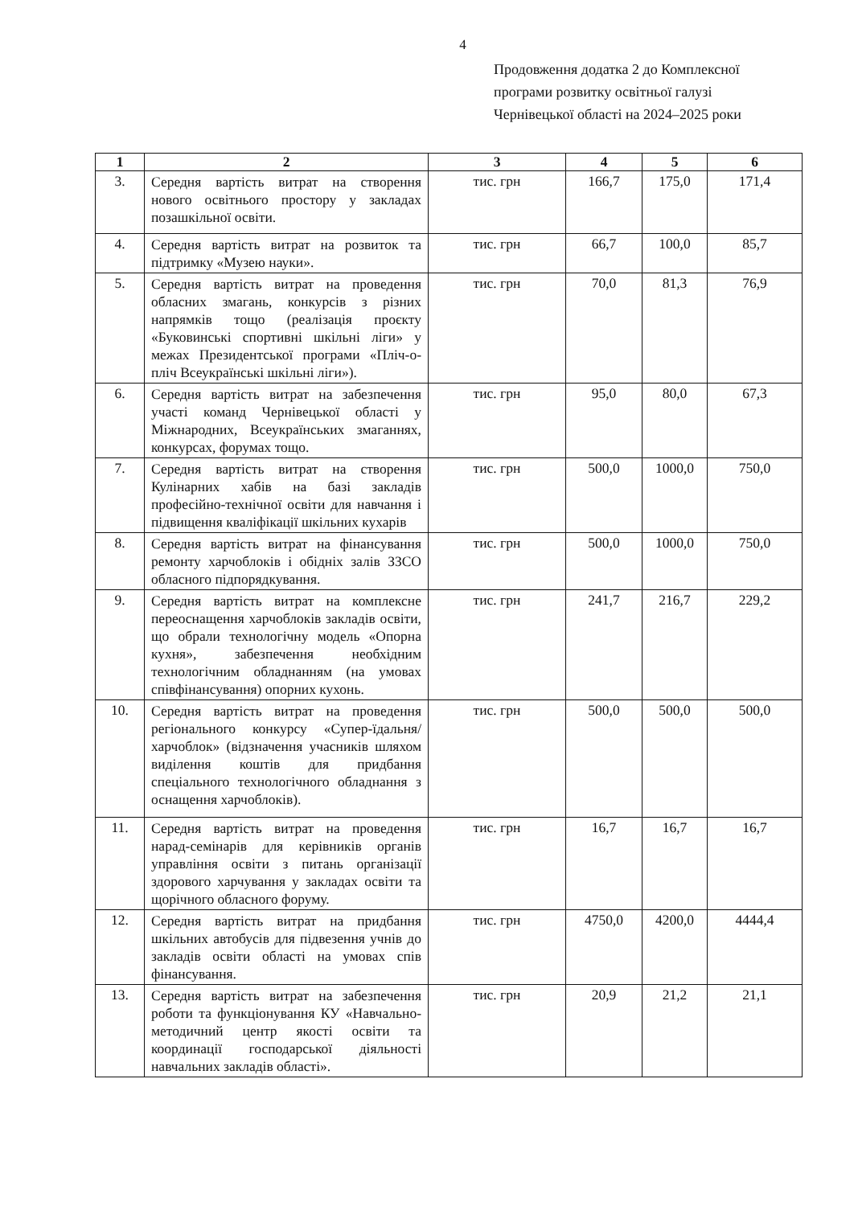4
Продовження додатка 2 до Комплексної
програми розвитку освітньої галузі
Чернівецької області на 2024–2025 роки
| 1 | 2 | 3 | 4 | 5 | 6 |
| --- | --- | --- | --- | --- | --- |
| 3. | Середня вартість витрат на створення нового освітнього простору у закладах позашкільної освіти. | тис. грн | 166,7 | 175,0 | 171,4 |
| 4. | Середня вартість витрат на розвиток та підтримку «Музею науки». | тис. грн | 66,7 | 100,0 | 85,7 |
| 5. | Середня вартість витрат на проведення обласних змагань, конкурсів з різних напрямків тощо (реалізація проєкту «Буковинські спортивні шкільні ліги» у межах Президентської програми «Пліч-о-пліч Всеукраїнські шкільні ліги»). | тис. грн | 70,0 | 81,3 | 76,9 |
| 6. | Середня вартість витрат на забезпечення участі команд Чернівецької області у Міжнародних, Всеукраїнських змаганнях, конкурсах, форумах тощо. | тис. грн | 95,0 | 80,0 | 67,3 |
| 7. | Середня вартість витрат на створення Кулінарних хабів на базі закладів професійно-технічної освіти для навчання і підвищення кваліфікації шкільних кухарів | тис. грн | 500,0 | 1000,0 | 750,0 |
| 8. | Середня вартість витрат на фінансування ремонту харчоблоків і обідніх залів ЗЗСО обласного підпорядкування. | тис. грн | 500,0 | 1000,0 | 750,0 |
| 9. | Середня вартість витрат на комплексне переоснащення харчоблоків закладів освіти, що обрали технологічну модель «Опорна кухня», забезпечення необхідним технологічним обладнанням (на умовах співфінансування) опорних кухонь. | тис. грн | 241,7 | 216,7 | 229,2 |
| 10. | Середня вартість витрат на проведення регіонального конкурсу «Супер-їдальня/харчоблок» (відзначення учасників шляхом виділення коштів для придбання спеціального технологічного обладнання з оснащення харчоблоків). | тис. грн | 500,0 | 500,0 | 500,0 |
| 11. | Середня вартість витрат на проведення нарад-семінарів для керівників органів управління освіти з питань організації здорового харчування у закладах освіти та щорічного обласного форуму. | тис. грн | 16,7 | 16,7 | 16,7 |
| 12. | Середня вартість витрат на придбання шкільних автобусів для підвезення учнів до закладів освіти області на умовах спів фінансування. | тис. грн | 4750,0 | 4200,0 | 4444,4 |
| 13. | Середня вартість витрат на забезпечення роботи та функціонування КУ «Навчально-методичний центр якості освіти та координації господарської діяльності навчальних закладів області». | тис. грн | 20,9 | 21,2 | 21,1 |